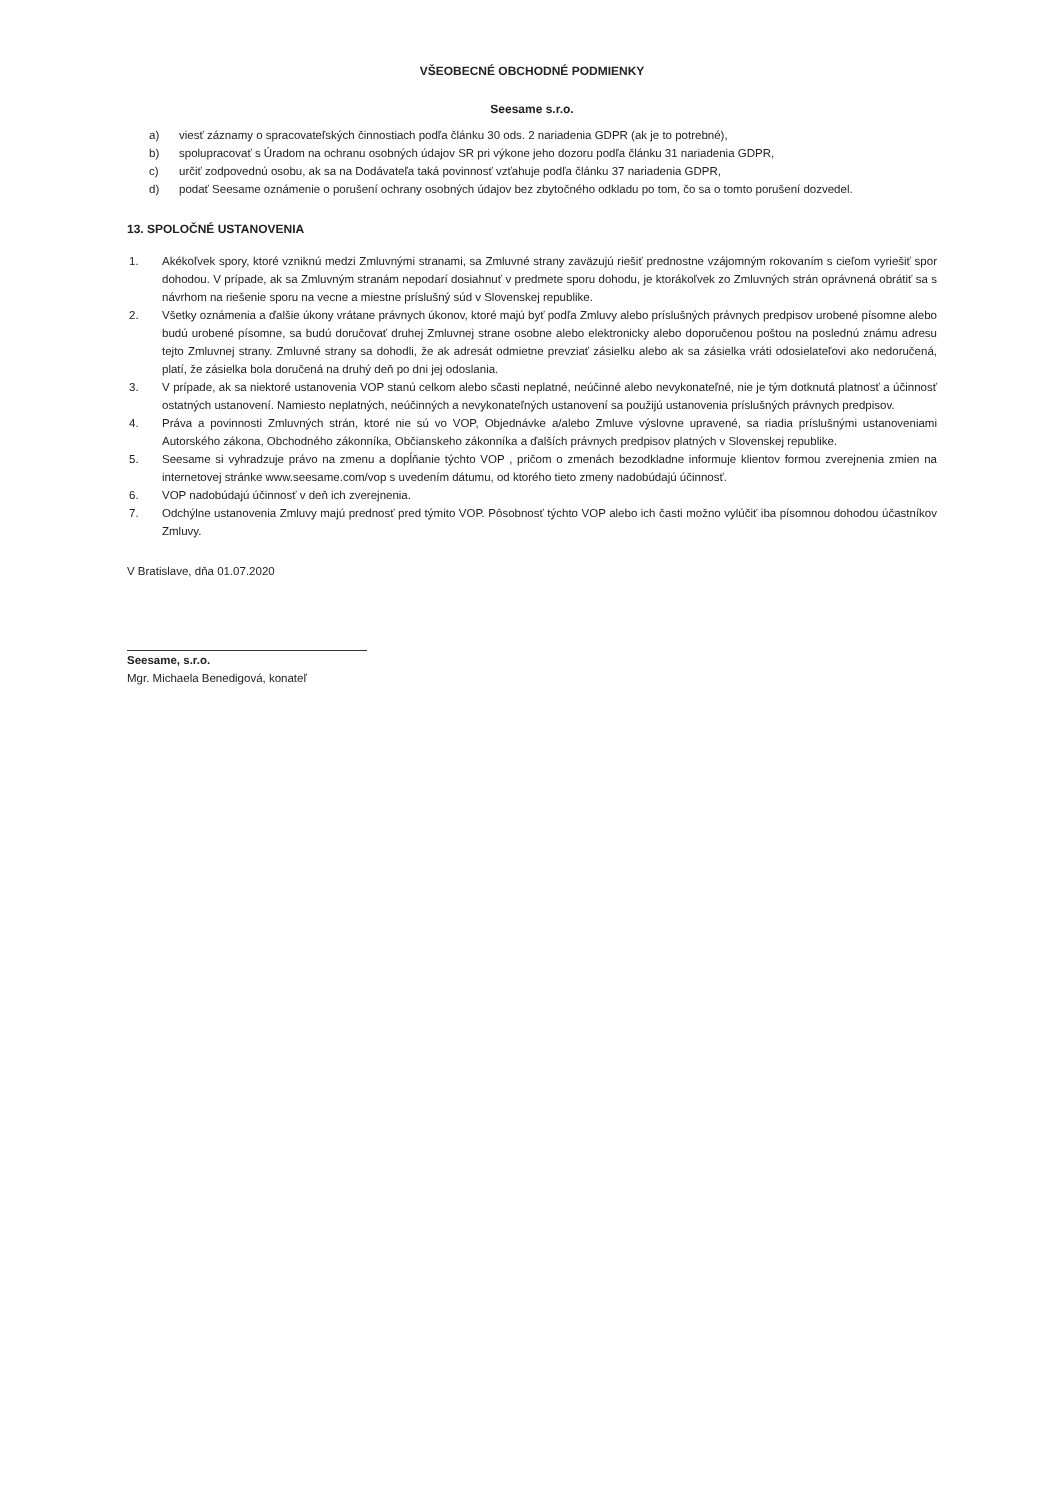VŠEOBECNÉ OBCHODNÉ PODMIENKY
Seesame s.r.o.
a) viesť záznamy o spracovateľských činnostiach podľa článku 30 ods. 2 nariadenia GDPR (ak je to potrebné),
b) spolupracovať s Úradom na ochranu osobných údajov SR pri výkone jeho dozoru podľa článku 31 nariadenia GDPR,
c) určiť zodpovednú osobu, ak sa na Dodávateľa taká povinnosť vzťahuje podľa článku 37 nariadenia GDPR,
d) podať Seesame oznámenie o porušení ochrany osobných údajov bez zbytočného odkladu po tom, čo sa o tomto porušení dozvedel.
13. SPOLOČNÉ USTANOVENIA
1. Akékoľvek spory, ktoré vzniknú medzi Zmluvnými stranami, sa Zmluvné strany zaväzujú riešiť prednostne vzájomným rokovaním s cieľom vyriešiť spor dohodou. V prípade, ak sa Zmluvným stranám nepodarí dosiahnuť v predmete sporu dohodu, je ktorákoľvek zo Zmluvných strán oprávnená obrátiť sa s návrhom na riešenie sporu na vecne a miestne príslušný súd v Slovenskej republike.
2. Všetky oznámenia a ďalšie úkony vrátane právnych úkonov, ktoré majú byť podľa Zmluvy alebo príslušných právnych predpisov urobené písomne alebo budú urobené písomne, sa budú doručovať druhej Zmluvnej strane osobne alebo elektronicky alebo doporučenou poštou na poslednú známu adresu tejto Zmluvnej strany. Zmluvné strany sa dohodli, že ak adresát odmietne prevziať zásielku alebo ak sa zásielka vráti odosielateľovi ako nedoručená, platí, že zásielka bola doručená na druhý deň po dni jej odoslania.
3. V prípade, ak sa niektoré ustanovenia VOP stanú celkom alebo sčasti neplatné, neúčinné alebo nevykonateľné, nie je tým dotknutá platnosť a účinnosť ostatných ustanovení. Namiesto neplatných, neúčinných a nevykonateľných ustanovení sa použijú ustanovenia príslušných právnych predpisov.
4. Práva a povinnosti Zmluvných strán, ktoré nie sú vo VOP, Objednávke a/alebo Zmluve výslovne upravené, sa riadia príslušnými ustanoveniami Autorského zákona, Obchodného zákonníka, Občianskeho zákonníka a ďalších právnych predpisov platných v Slovenskej republike.
5. Seesame si vyhradzuje právo na zmenu a dopĺňanie týchto VOP , pričom o zmenách bezodkladne informuje klientov formou zverejnenia zmien na internetovej stránke www.seesame.com/vop s uvedením dátumu, od ktorého tieto zmeny nadobúdajú účinnosť.
6. VOP nadobúdajú účinnosť v deň ich zverejnenia.
7. Odchýlne ustanovenia Zmluvy majú prednosť pred týmito VOP. Pôsobnosť týchto VOP alebo ich časti možno vylúčiť iba písomnou dohodou účastníkov Zmluvy.
V Bratislave, dňa 01.07.2020
Seesame, s.r.o.
Mgr. Michaela Benedigová, konateľ